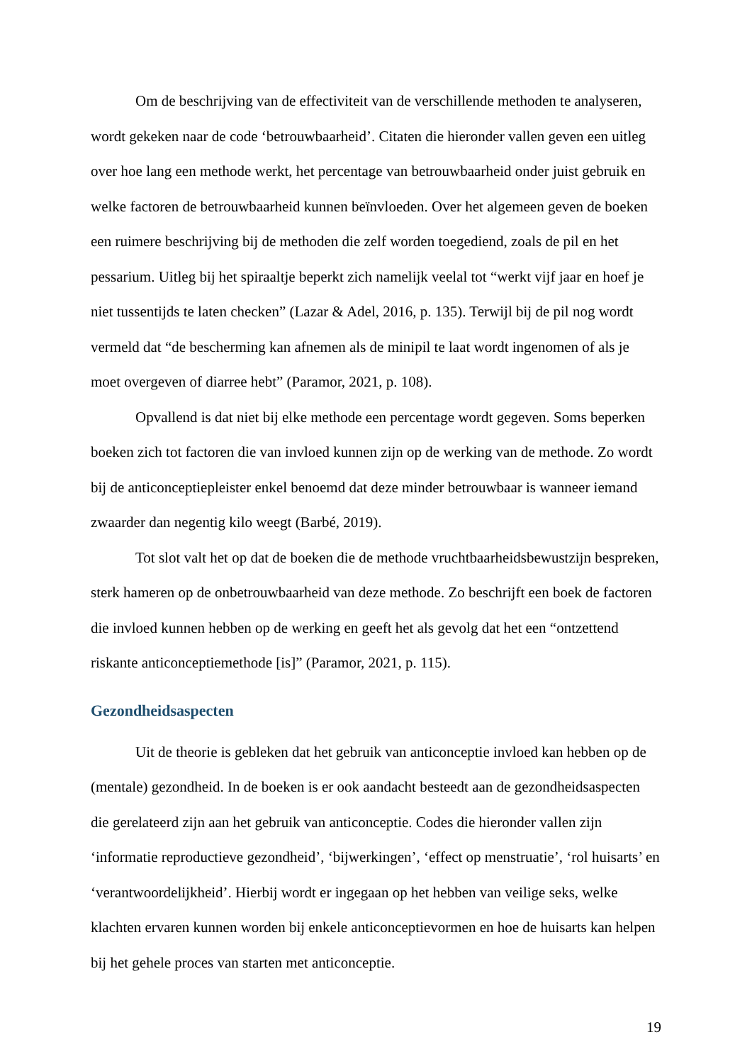Om de beschrijving van de effectiviteit van de verschillende methoden te analyseren, wordt gekeken naar de code ‘betrouwbaarheid’. Citaten die hieronder vallen geven een uitleg over hoe lang een methode werkt, het percentage van betrouwbaarheid onder juist gebruik en welke factoren de betrouwbaarheid kunnen beïnvloeden. Over het algemeen geven de boeken een ruimere beschrijving bij de methoden die zelf worden toegediend, zoals de pil en het pessarium. Uitleg bij het spiraaltje beperkt zich namelijk veelal tot “werkt vijf jaar en hoef je niet tussentijds te laten checken” (Lazar & Adel, 2016, p. 135). Terwijl bij de pil nog wordt vermeld dat “de bescherming kan afnemen als de minipil te laat wordt ingenomen of als je moet overgeven of diarree hebt” (Paramor, 2021, p. 108).
Opvallend is dat niet bij elke methode een percentage wordt gegeven. Soms beperken boeken zich tot factoren die van invloed kunnen zijn op de werking van de methode. Zo wordt bij de anticonceptiepleister enkel benoemd dat deze minder betrouwbaar is wanneer iemand zwaarder dan negentig kilo weegt (Barbé, 2019).
Tot slot valt het op dat de boeken die de methode vruchtbaarheidsbewustzijn bespreken, sterk hameren op de onbetrouwbaarheid van deze methode. Zo beschrijft een boek de factoren die invloed kunnen hebben op de werking en geeft het als gevolg dat het een “ontzettend riskante anticonceptiemethode [is]” (Paramor, 2021, p. 115).
Gezondheidsaspecten
Uit de theorie is gebleken dat het gebruik van anticonceptie invloed kan hebben op de (mentale) gezondheid. In de boeken is er ook aandacht besteedt aan de gezondheidsaspecten die gerelateerd zijn aan het gebruik van anticonceptie. Codes die hieronder vallen zijn ‘informatie reproductieve gezondheid’, ‘bijwerkingen’, ‘effect op menstruatie’, ‘rol huisarts’ en ‘verantwoordelijkheid’. Hierbij wordt er ingegaan op het hebben van veilige seks, welke klachten ervaren kunnen worden bij enkele anticonceptievormen en hoe de huisarts kan helpen bij het gehele proces van starten met anticonceptie.
19